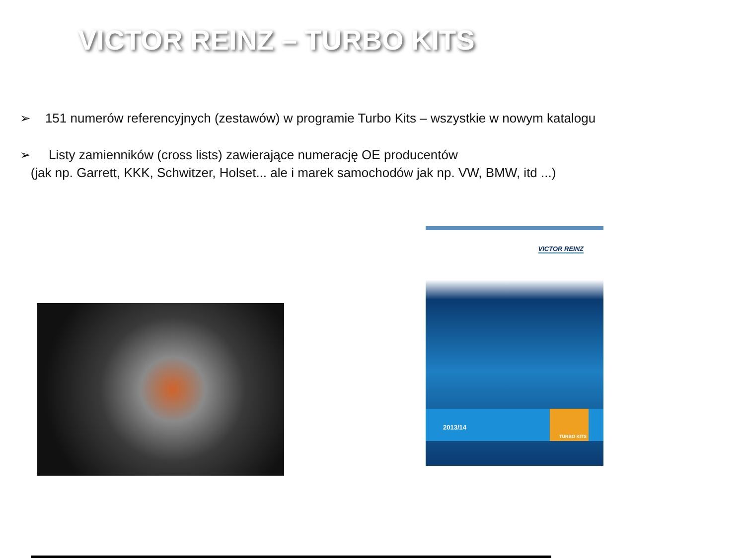VICTOR REINZ – TURBO KITS
➢ 151 numerów referencyjnych (zestawów) w programie Turbo Kits – wszystkie w nowym katalogu
➢ Listy zamienników (cross lists) zawierające numerację OE producentów
(jak np. Garrett, KKK, Schwitzer, Holset... ale i marek samochodów jak np. VW, BMW, itd ...)
VICTOR REINZ
2013/14
TURBO KITS